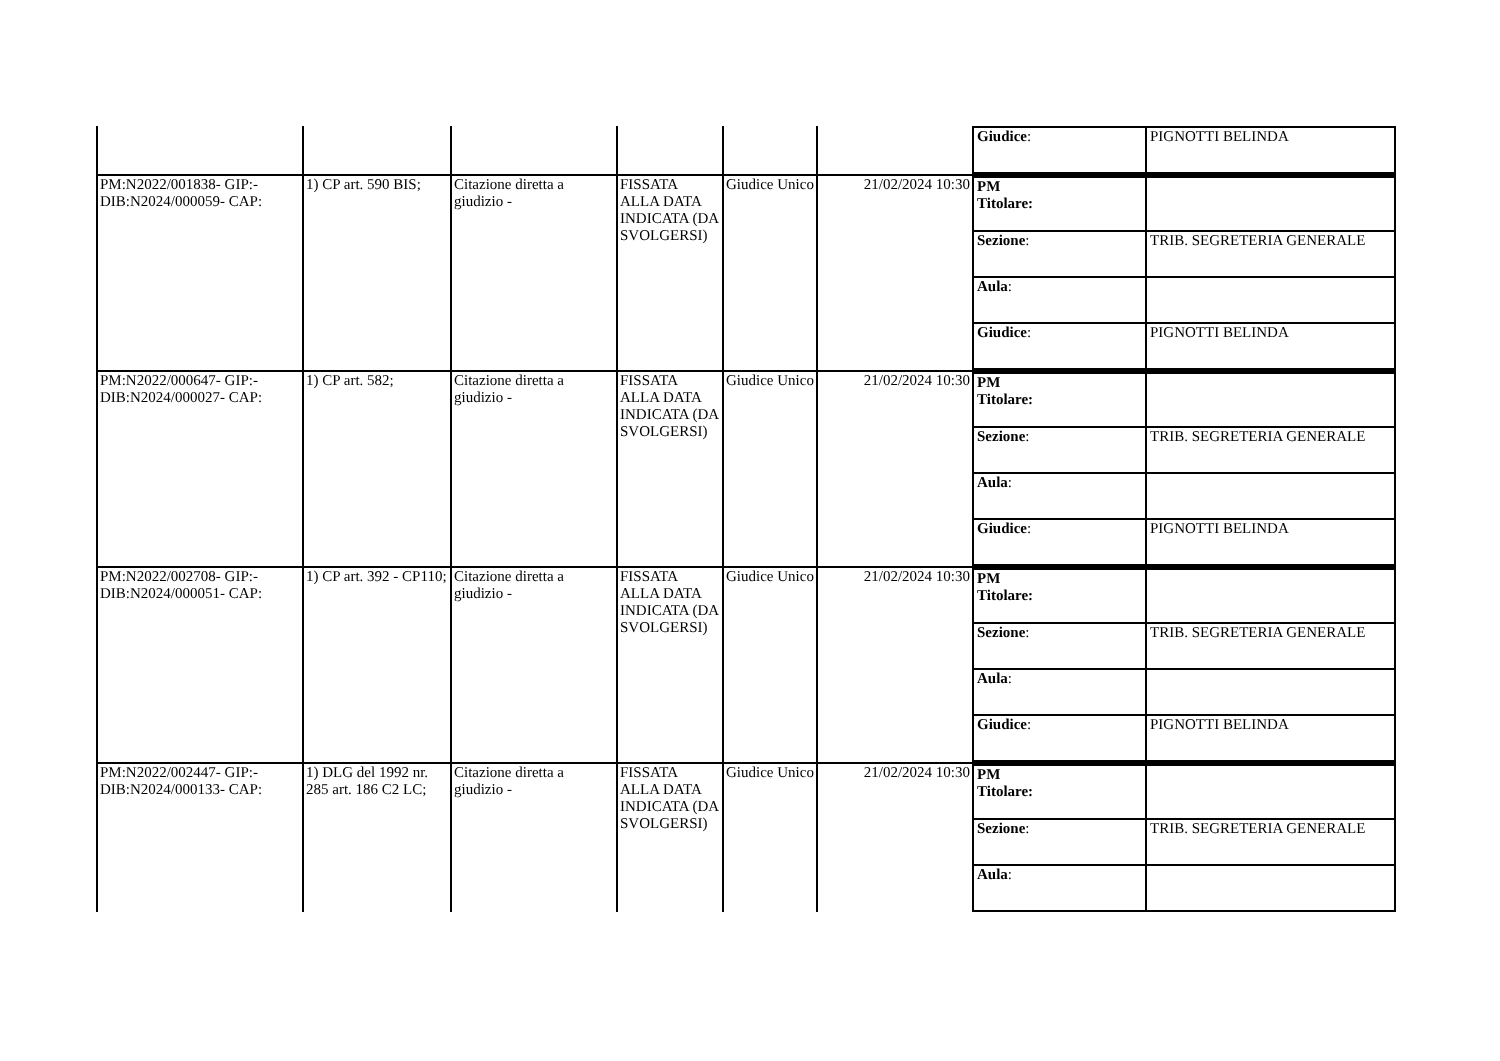| | | | | | | / Giudice : / PIGNOTTI BELINDA / |
| PM:N2022/001838- GIP:- DIB:N2024/000059- CAP: | 1) CP art. 590 BIS; | Citazione diretta a giudizio - | FISSATA ALLA DATA INDICATA (DA SVOLGERSI) | Giudice Unico | 21/02/2024 10:30 | / PM Titolare: / / / Sezione : / TRIB. SEGRETERIA GENERALE / / Aula : / / / Giudice : / PIGNOTTI BELINDA / |
| PM:N2022/000647- GIP:- DIB:N2024/000027- CAP: | 1) CP art. 582; | Citazione diretta a giudizio - | FISSATA ALLA DATA INDICATA (DA SVOLGERSI) | Giudice Unico | 21/02/2024 10:30 | / PM Titolare: / / / Sezione : / TRIB. SEGRETERIA GENERALE / / Aula : / / / Giudice : / PIGNOTTI BELINDA / |
| PM:N2022/002708- GIP:- DIB:N2024/000051- CAP: | 1) CP art. 392 - CP110; | Citazione diretta a giudizio - | FISSATA ALLA DATA INDICATA (DA SVOLGERSI) | Giudice Unico | 21/02/2024 10:30 | / PM Titolare: / / / Sezione : / TRIB. SEGRETERIA GENERALE / / Aula : / / / Giudice : / PIGNOTTI BELINDA / |
| PM:N2022/002447- GIP:- DIB:N2024/000133- CAP: | 1) DLG del 1992 nr. 285 art. 186 C2 LC; | Citazione diretta a giudizio - | FISSATA ALLA DATA INDICATA (DA SVOLGERSI) | Giudice Unico | 21/02/2024 10:30 | / PM Titolare: / / / Sezione : / TRIB. SEGRETERIA GENERALE / / Aula : / / |